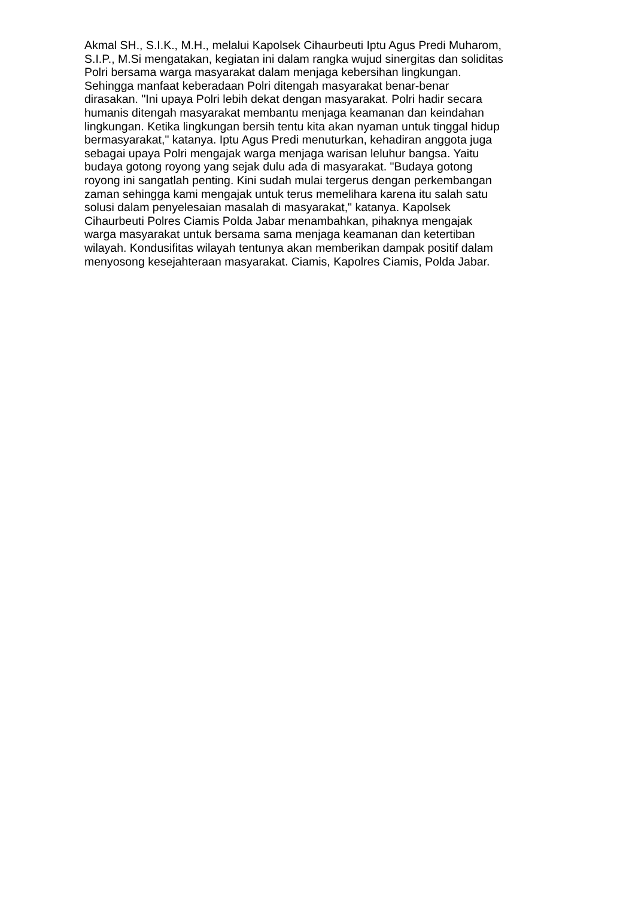Akmal SH., S.I.K., M.H., melalui Kapolsek Cihaurbeuti Iptu Agus Predi Muharom,
S.I.P., M.Si mengatakan, kegiatan ini dalam rangka wujud sinergitas dan soliditas
Polri bersama warga masyarakat dalam menjaga kebersihan lingkungan.
Sehingga manfaat keberadaan Polri ditengah masyarakat benar-benar
dirasakan. "Ini upaya Polri lebih dekat dengan masyarakat. Polri hadir secara
humanis ditengah masyarakat membantu menjaga keamanan dan keindahan
lingkungan. Ketika lingkungan bersih tentu kita akan nyaman untuk tinggal hidup
bermasyarakat," katanya. Iptu Agus Predi menuturkan, kehadiran anggota juga
sebagai upaya Polri mengajak warga menjaga warisan leluhur bangsa. Yaitu
budaya gotong royong yang sejak dulu ada di masyarakat. "Budaya gotong
royong ini sangatlah penting. Kini sudah mulai tergerus dengan perkembangan
zaman sehingga kami mengajak untuk terus memelihara karena itu salah satu
solusi dalam penyelesaian masalah di masyarakat," katanya. Kapolsek
Cihaurbeuti Polres Ciamis Polda Jabar menambahkan, pihaknya mengajak
warga masyarakat untuk bersama sama menjaga keamanan dan ketertiban
wilayah. Kondusifitas wilayah tentunya akan memberikan dampak positif dalam
menyosong kesejahteraan masyarakat. Ciamis, Kapolres Ciamis, Polda Jabar.